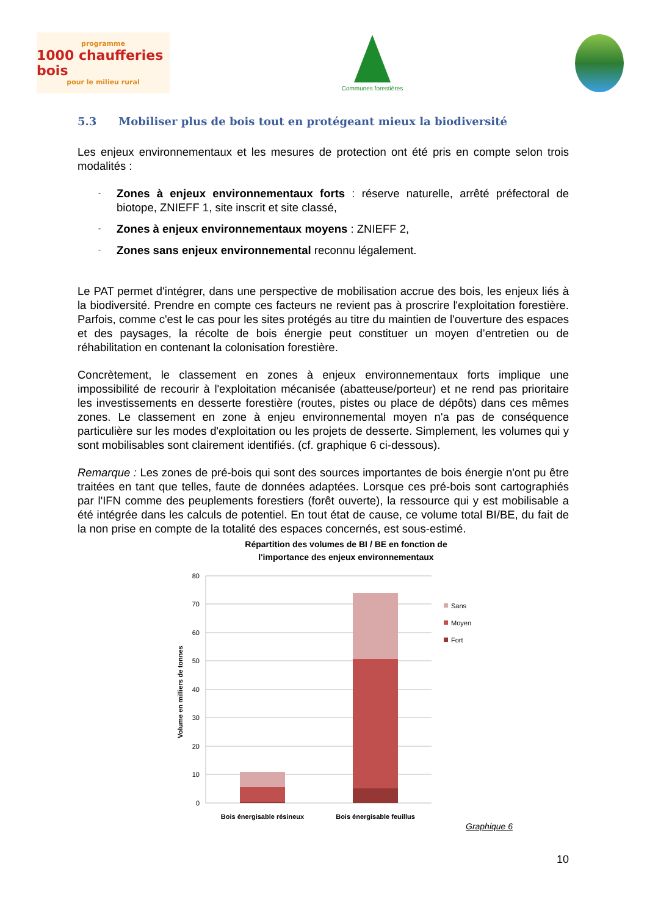programme
1000 chaufferies bois
pour le milieu rural
Communes forestières
5.3 Mobiliser plus de bois tout en protégeant mieux la biodiversité
Les enjeux environnementaux et les mesures de protection ont été pris en compte selon trois modalités :
- Zones à enjeux environnementaux forts : réserve naturelle, arrêté préfectoral de biotope, ZNIEFF 1, site inscrit et site classé,
- Zones à enjeux environnementaux moyens : ZNIEFF 2,
- Zones sans enjeux environnemental reconnu légalement.
Le PAT permet d'intégrer, dans une perspective de mobilisation accrue des bois, les enjeux liés à la biodiversité. Prendre en compte ces facteurs ne revient pas à proscrire l'exploitation forestière. Parfois, comme c'est le cas pour les sites protégés au titre du maintien de l'ouverture des espaces et des paysages, la récolte de bois énergie peut constituer un moyen d’entretien ou de réhabilitation en contenant la colonisation forestière.
Concrètement, le classement en zones à enjeux environnementaux forts implique une impossibilité de recourir à l'exploitation mécanisée (abatteuse/porteur) et ne rend pas prioritaire les investissements en desserte forestière (routes, pistes ou place de dépôts) dans ces mêmes zones. Le classement en zone à enjeu environnemental moyen n'a pas de conséquence particulière sur les modes d'exploitation ou les projets de desserte. Simplement, les volumes qui y sont mobilisables sont clairement identifiés. (cf. graphique 6 ci-dessous).
Remarque : Les zones de pré-bois qui sont des sources importantes de bois énergie n'ont pu être traitées en tant que telles, faute de données adaptées. Lorsque ces pré-bois sont cartographiés par l'IFN comme des peuplements forestiers (forêt ouverte), la ressource qui y est mobilisable a été intégrée dans les calculs de potentiel. En tout état de cause, ce volume total BI/BE, du fait de la non prise en compte de la totalité des espaces concernés, est sous-estimé.
Répartition des volumes de BI / BE en fonction de
l'importance des enjeux environnementaux
80
70
60
50
40
30
20
10
0
Volume en milliers de tonnes
Bois énergisable résineux
Bois énergisable feuillus
Sans
Moyen
Fort
Graphique 6
10